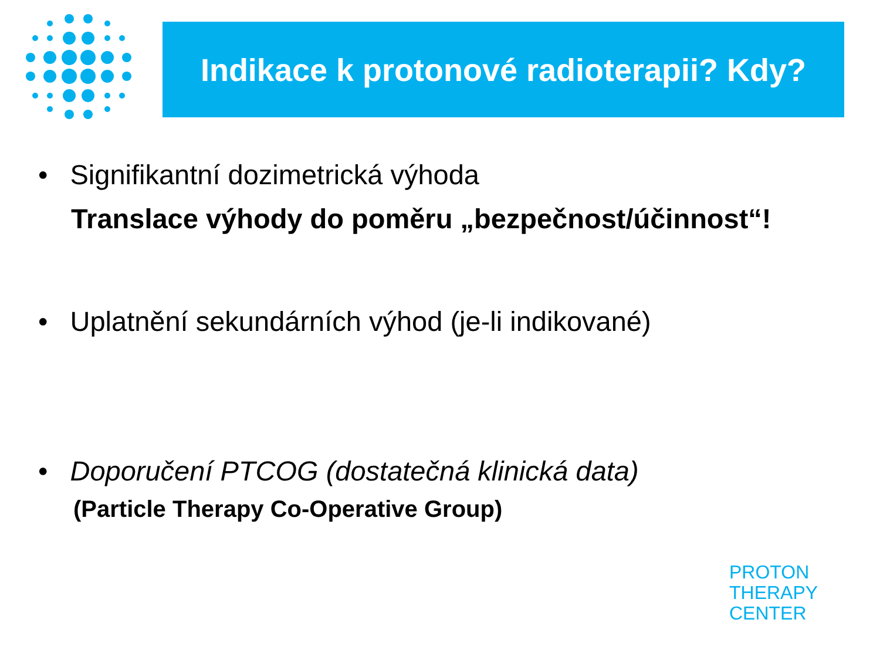Indikace k protonové radioterapii? Kdy?
• Signifikantní dozimetrická výhoda
Translace výhody do poměru „bezpečnost/účinnost“!
• Uplatnění sekundárních výhod (je-li indikované)
• Doporučení PTCOG (dostatečná klinická data)
(Particle Therapy Co-Operative Group)
PROTON
THERAPY
CENTER